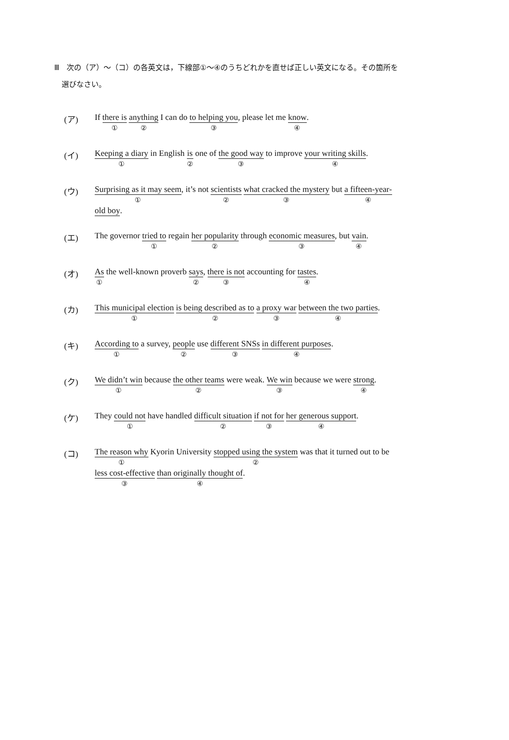Ⅲ　次の（ア）～（コ）の各英文は，下線部①～④のうちどれかを直せば正しい英文になる。その箇所を
　選びなさい。
(ア) If there is ① anything ② I can do to helping you ③, please let me know ④.
(イ) Keeping a diary ① in English is ② one of the good way ③ to improve your writing skills ④.
(ウ) Surprising as it may seem ①, it’s not scientists ② what cracked the mystery ③ but a fifteen-year- ④
old boy.
(エ) The governor tried to ① regain her popularity ② through economic measures ③, but vain ④.
(オ) As ① the well-known proverb says ②, there is not ③ accounting for tastes ④.
(カ) This municipal election ① is being described as to ② a proxy war ③ between the two parties ④.
(キ) According to ① a survey, people ② use different SNSs ③ in different purposes ④.
(ク) We didn’t win ① because the other teams ② were weak. We win ③ because we were strong ④.
(ケ) They could not ① have handled difficult situation ② if not for ③ her generous support ④.
(コ) The reason why ① Kyorin University stopped using the system ② was that it turned out to be
less cost-effective ③ than originally thought of ④.